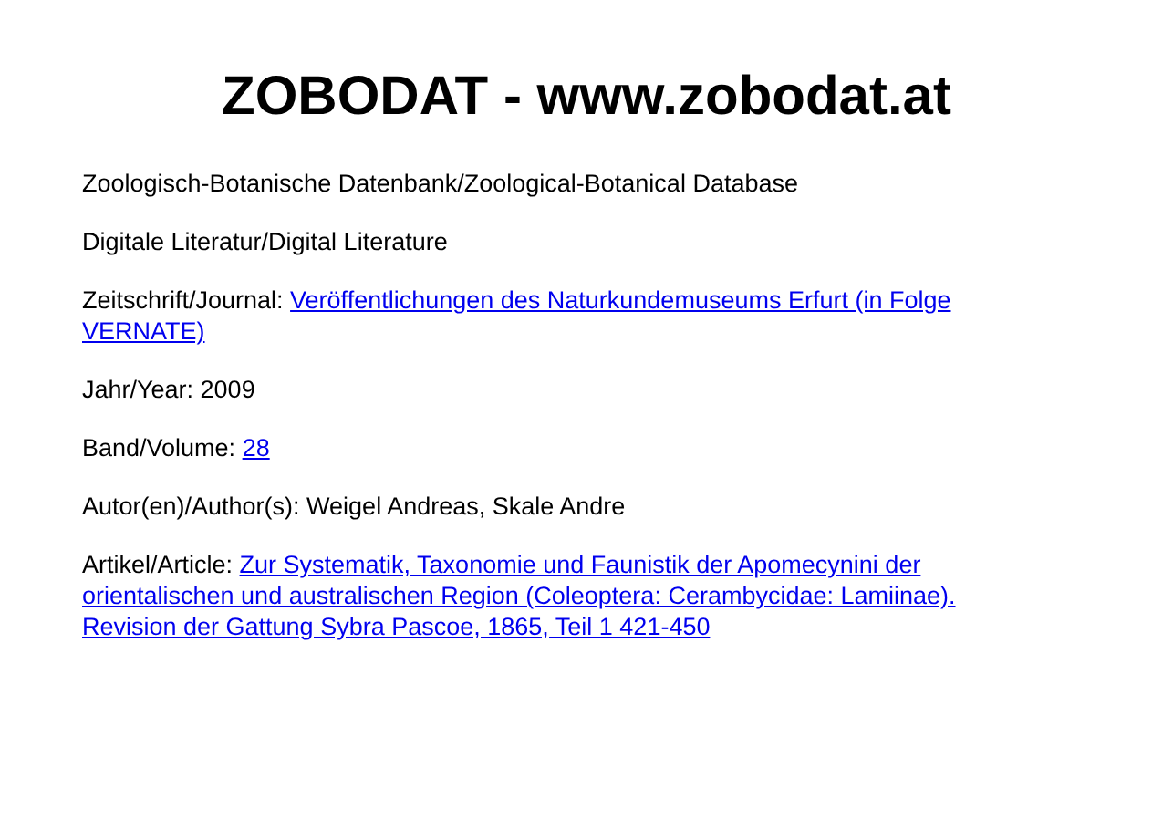ZOBODAT - www.zobodat.at
Zoologisch-Botanische Datenbank/Zoological-Botanical Database
Digitale Literatur/Digital Literature
Zeitschrift/Journal: Veröffentlichungen des Naturkundemuseums Erfurt (in Folge VERNATE)
Jahr/Year: 2009
Band/Volume: 28
Autor(en)/Author(s): Weigel Andreas, Skale Andre
Artikel/Article: Zur Systematik, Taxonomie und Faunistik der Apomecynini der orientalischen und australischen Region (Coleoptera: Cerambycidae: Lamiinae). Revision der Gattung Sybra Pascoe, 1865, Teil 1 421-450